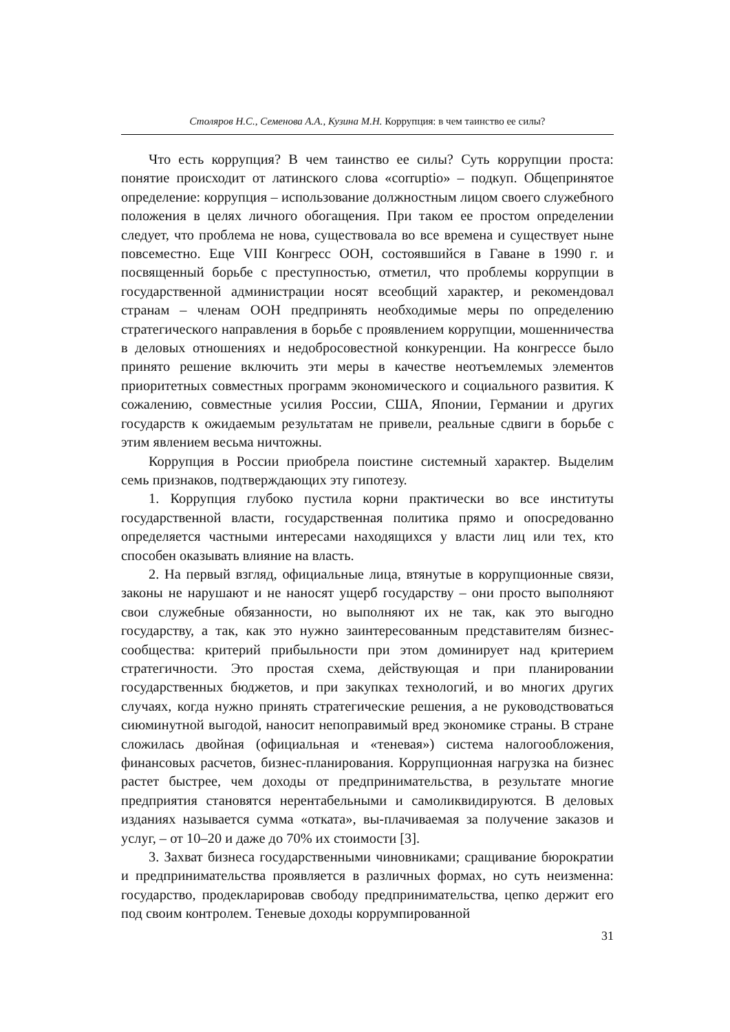Столяров Н.С., Семенова А.А., Кузина М.Н. Коррупция: в чем таинство ее силы?
Что есть коррупция? В чем таинство ее силы? Суть коррупции проста: понятие происходит от латинского слова «corruptio» – подкуп. Общепринятое определение: коррупция – использование должностным лицом своего служебного положения в целях личного обогащения. При таком ее простом определении следует, что проблема не нова, существовала во все времена и существует ныне повсеместно. Еще VIII Конгресс ООН, состоявшийся в Гаване в 1990 г. и посвященный борьбе с преступностью, отметил, что проблемы коррупции в государственной администрации носят всеобщий характер, и рекомендовал странам – членам ООН предпринять необходимые меры по определению стратегического направления в борьбе с проявлением коррупции, мошенничества в деловых отношениях и недобросовестной конкуренции. На конгрессе было принято решение включить эти меры в качестве неотъемлемых элементов приоритетных совместных программ экономического и социального развития. К сожалению, совместные усилия России, США, Японии, Германии и других государств к ожидаемым результатам не привели, реальные сдвиги в борьбе с этим явлением весьма ничтожны.
Коррупция в России приобрела поистине системный характер. Выделим семь признаков, подтверждающих эту гипотезу.
1. Коррупция глубоко пустила корни практически во все институты государственной власти, государственная политика прямо и опосредованно определяется частными интересами находящихся у власти лиц или тех, кто способен оказывать влияние на власть.
2. На первый взгляд, официальные лица, втянутые в коррупционные связи, законы не нарушают и не наносят ущерб государству – они просто выполняют свои служебные обязанности, но выполняют их не так, как это выгодно государству, а так, как это нужно заинтересованным представителям бизнес-сообщества: критерий прибыльности при этом доминирует над критерием стратегичности. Это простая схема, действующая и при планировании государственных бюджетов, и при закупках технологий, и во многих других случаях, когда нужно принять стратегические решения, а не руководствоваться сиюминутной выгодой, наносит непоправимый вред экономике страны. В стране сложилась двойная (официальная и «теневая») система налогообложения, финансовых расчетов, бизнес-планирования. Коррупционная нагрузка на бизнес растет быстрее, чем доходы от предпринимательства, в результате многие предприятия становятся нерентабельными и самоликвидируются. В деловых изданиях называется сумма «отката», вы-плачиваемая за получение заказов и услуг, – от 10–20 и даже до 70% их стоимости [3].
3. Захват бизнеса государственными чиновниками; сращивание бюрократии и предпринимательства проявляется в различных формах, но суть неизменна: государство, продекларировав свободу предпринимательства, цепко держит его под своим контролем. Теневые доходы коррумпированной
31